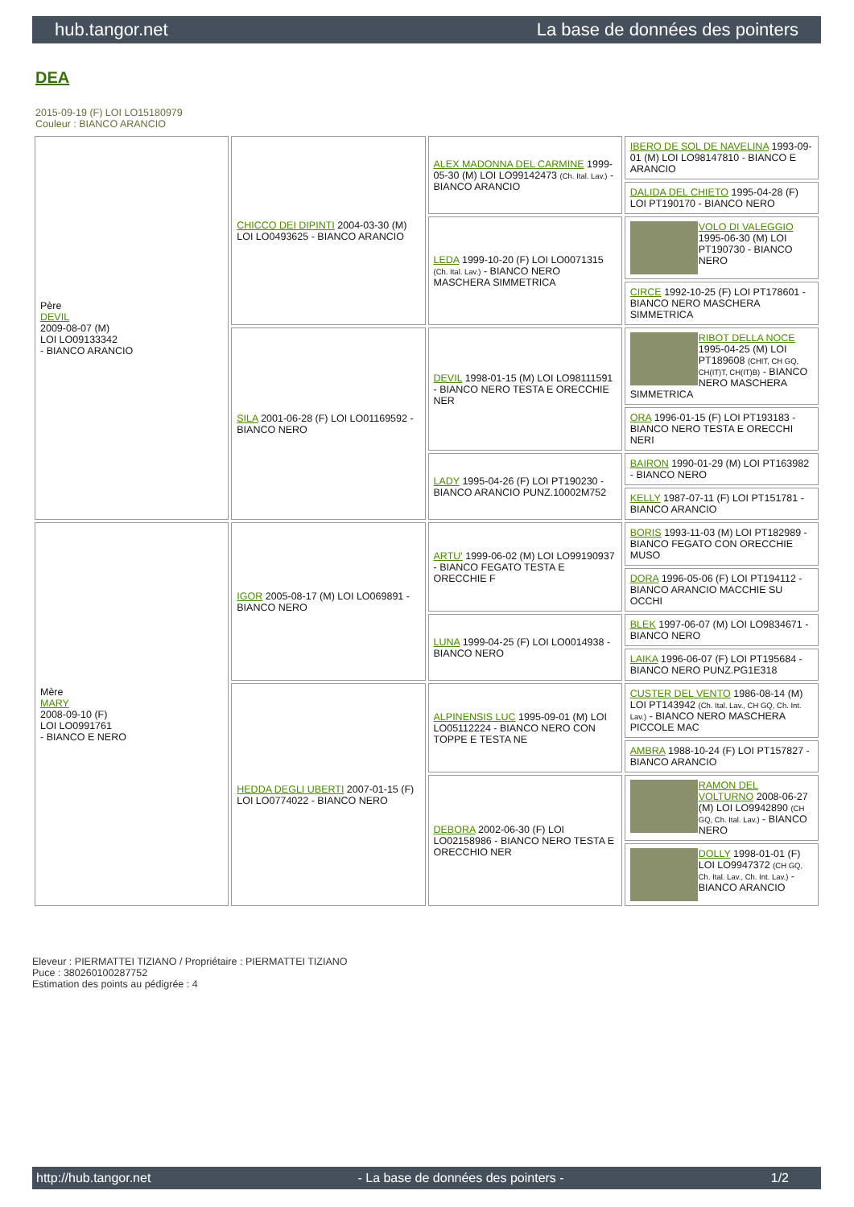hub.tangor.net La base de données des pointers
DEA
2015-09-19 (F) LOI LO15180979
Couleur : BIANCO ARANCIO
| Père DEVIL 2009-08-07 (M) LOI LO09133342 - BIANCO ARANCIO | CHICCO DEI DIPINTI 2004-03-30 (M) LOI LO0493625 - BIANCO ARANCIO | ALEX MADONNA DEL CARMINE 1999-05-30 (M) LOI LO99142473 (Ch. Ital. Lav.) - BIANCO ARANCIO | IBERO DE SOL DE NAVELINA 1993-09-01 (M) LOI LO98147810 - BIANCO E ARANCIO |
| | | | DALIDA DEL CHIETO 1995-04-28 (F) LOI PT190170 - BIANCO NERO |
| | | LEDA 1999-10-20 (F) LOI LO0071315 (Ch. Ital. Lav.) - BIANCO NERO MASCHERA SIMMETRICA | VOLO DI VALEGGIO 1995-06-30 (M) LOI PT190730 - BIANCO NERO |
| | | | CIRCE 1992-10-25 (F) LOI PT178601 - BIANCO NERO MASCHERA SIMMETRICA |
| | SILA 2001-06-28 (F) LOI LO01169592 - BIANCO NERO | DEVIL 1998-01-15 (M) LOI LO98111591 - BIANCO NERO TESTA E ORECCHIE NER | RIBOT DELLA NOCE 1995-04-25 (M) LOI PT189608 (CHIT, CH GQ, CH(IT)T, CH(IT)B) - BIANCO NERO MASCHERA SIMMETRICA |
| | | | ORA 1996-01-15 (F) LOI PT193183 - BIANCO NERO TESTA E ORECCHI NERI |
| | | LADY 1995-04-26 (F) LOI PT190230 - BIANCO ARANCIO PUNZ.10002M752 | BAIRON 1990-01-29 (M) LOI PT163982 - BIANCO NERO |
| | | | KELLY 1987-07-11 (F) LOI PT151781 - BIANCO ARANCIO |
| Mère MARY 2008-09-10 (F) LOI LO0991761 - BIANCO E NERO | IGOR 2005-08-17 (M) LOI LO069891 - BIANCO NERO | ARTU' 1999-06-02 (M) LOI LO99190937 - BIANCO FEGATO TESTA E ORECCHIE F | BORIS 1993-11-03 (M) LOI PT182989 - BIANCO FEGATO CON ORECCHIE MUSO |
| | | | DORA 1996-05-06 (F) LOI PT194112 - BIANCO ARANCIO MACCHIE SU OCCHI |
| | | LUNA 1999-04-25 (F) LOI LO0014938 - BIANCO NERO | BLEK 1997-06-07 (M) LOI LO9834671 - BIANCO NERO |
| | | | LAIKA 1996-06-07 (F) LOI PT195684 - BIANCO NERO PUNZ.PG1E318 |
| | HEDDA DEGLI UBERTI 2007-01-15 (F) LOI LO0774022 - BIANCO NERO | ALPINENSIS LUC 1995-09-01 (M) LOI LO05112224 - BIANCO NERO CON TOPPE E TESTA NE | CUSTER DEL VENTO 1986-08-14 (M) LOI PT143942 (Ch. Ital. Lav., CH GQ, Ch. Int. Lav.) - BIANCO NERO MASCHERA PICCOLE MAC |
| | | | AMBRA 1988-10-24 (F) LOI PT157827 - BIANCO ARANCIO |
| | | DEBORA 2002-06-30 (F) LOI LO02158986 - BIANCO NERO TESTA E ORECCHIO NER | RAMON DEL VOLTURNO 2008-06-27 (M) LOI LO9942890 (CH GQ, Ch. Ital. Lav.) - BIANCO NERO |
| | | | DOLLY 1998-01-01 (F) LOI LO9947372 (CH GQ, Ch. Ital. Lav., Ch. Int. Lav.) - BIANCO ARANCIO |
Eleveur : PIERMATTEI TIZIANO / Propriétaire : PIERMATTEI TIZIANO
Puce : 380260100287752
Estimation des points au pédigrée : 4
http://hub.tangor.net - La base de données des pointers - 1/2